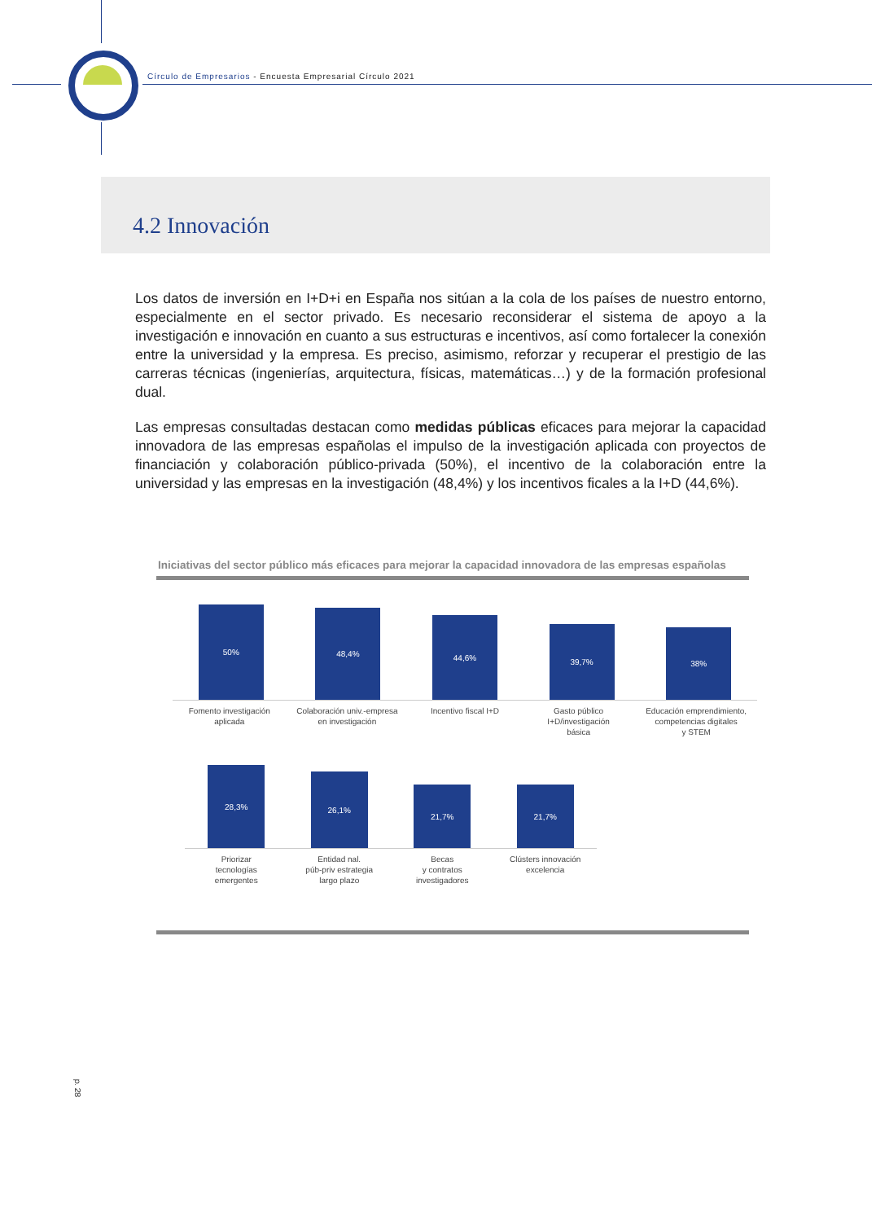Círculo de Empresarios - Encuesta Empresarial Círculo 2021
4.2 Innovación
Los datos de inversión en I+D+i en España nos sitúan a la cola de los países de nuestro entorno, especialmente en el sector privado. Es necesario reconsiderar el sistema de apoyo a la investigación e innovación en cuanto a sus estructuras e incentivos, así como fortalecer la conexión entre la universidad y la empresa. Es preciso, asimismo, reforzar y recuperar el prestigio de las carreras técnicas (ingenierías, arquitectura, físicas, matemáticas…) y de la formación profesional dual.
Las empresas consultadas destacan como medidas públicas eficaces para mejorar la capacidad innovadora de las empresas españolas el impulso de la investigación aplicada con proyectos de financiación y colaboración público-privada (50%), el incentivo de la colaboración entre la universidad y las empresas en la investigación (48,4%) y los incentivos ficales a la I+D (44,6%).
Iniciativas del sector público más eficaces para mejorar la capacidad innovadora de las empresas españolas
50%
48,4%
44,6%
39,7%
38%
Fomento investigación
aplicada
Colaboración univ.-empresa
en investigación
Incentivo fiscal I+D Gasto público
I+D/investigación
básica
Educación emprendimiento,
competencias digitales
y STEM
28,3%
26,1%
21,7%
21,7%
Priorizar
tecnologías
emergentes
Entidad nal.
púb-priv estrategia
largo plazo
Becas
y contratos
investigadores
Clústers innovación
excelencia
p. 28